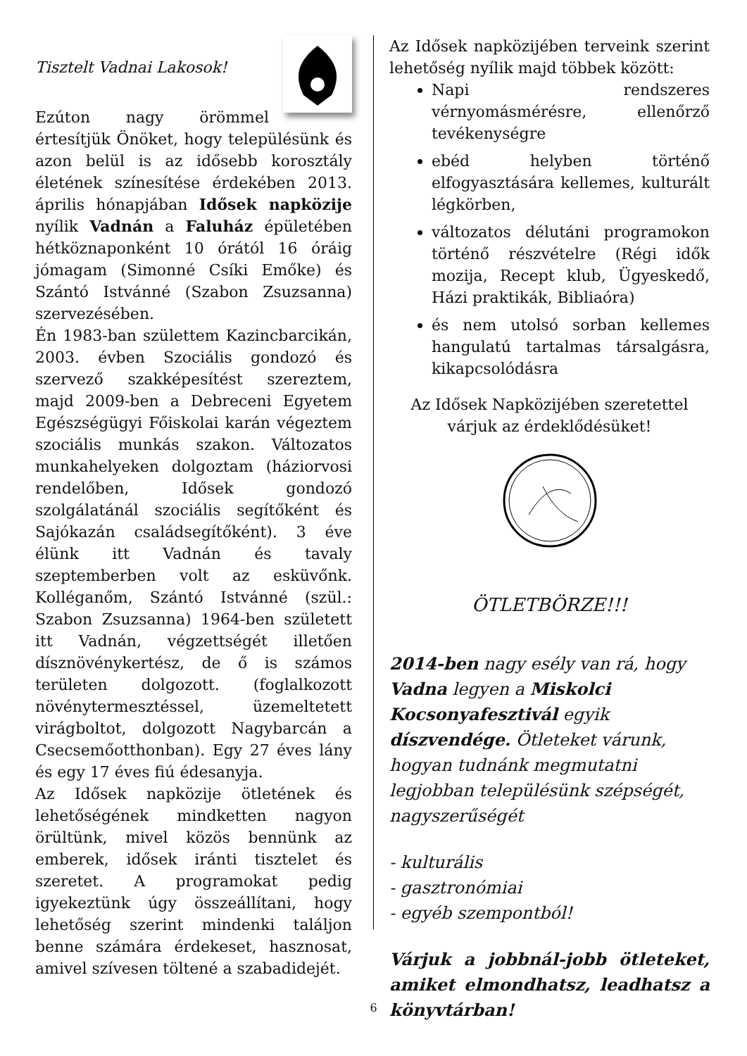Tisztelt Vadnai Lakosok!
Ezúton nagy örömmel értesítjük Önöket, hogy településünk és azon belül is az idősebb korosztály életének színesítése érdekében 2013. április hónapjában Idősek napközije nyílik Vadnán a Faluház épületében hétköznaponként 10 órától 16 óráig jómagam (Simonné Csíki Emőke) és Szántó Istvánné (Szabon Zsuzsanna) szervezésében.
Én 1983-ban születtem Kazincbarcikán, 2003. évben Szociális gondozó és szervező szakképesítést szereztem, majd 2009-ben a Debreceni Egyetem Egészségügyi Főiskolai karán végeztem szociális munkás szakon. Változatos munkahelyeken dolgoztam (háziorvosi rendelőben, Idősek gondozó szolgálatánál szociális segítőként és Sajókazán családsegítőként). 3 éve élünk itt Vadnán és tavaly szeptemberben volt az esküvőnk. Kolléganőm, Szántó Istvánné (szül.: Szabon Zsuzsanna) 1964-ben született itt Vadnán, végzettségét illetően dísznövénykertész, de ő is számos területen dolgozott. (foglalkozott növénytermesztéssel, üzemeltetett virágboltot, dolgozott Nagybarcán a Csecsemőotthonban). Egy 27 éves lány és egy 17 éves fiú édesanyja.
Az Idősek napközije ötletének és lehetőségének mindketten nagyon örültünk, mivel közös bennünk az emberek, idősek iránti tisztelet és szeretet. A programokat pedig igyekeztünk úgy összeállítani, hogy lehetőség szerint mindenki találjon benne számára érdekeset, hasznosat, amivel szívesen töltené a szabadidejét.
Az Idősek napközijében terveink szerint lehetőség nyílik majd többek között:
Napi rendszeres vérnyomásmérésre, ellenőrző tevékenységre
ebéd helyben történő elfogyasztására kellemes, kulturált légkörben,
változatos délutáni programokon történő részvételre (Régi idők mozija, Recept klub, Ügyeskedő, Házi praktikák, Bibliaóra)
és nem utolsó sorban kellemes hangulatú tartalmas társalgásra, kikapcsolódásra
Az Idősek Napközijében szeretettel
várjuk az érdeklődésüket!
ÖTLETBÖRZE!!!
2014-ben nagy esély van rá, hogy Vadna legyen a Miskolci Kocsonyafesztivál egyik díszvendége. Ötleteket várunk, hogyan tudnánk megmutatni legjobban településünk szépségét, nagyszerűségét
- kulturális
- gasztronómiai
- egyéb szempontból!
Várjuk a jobbnál-jobb ötleteket, amiket elmondhatsz, leadhatsz a könyvtárban!
6